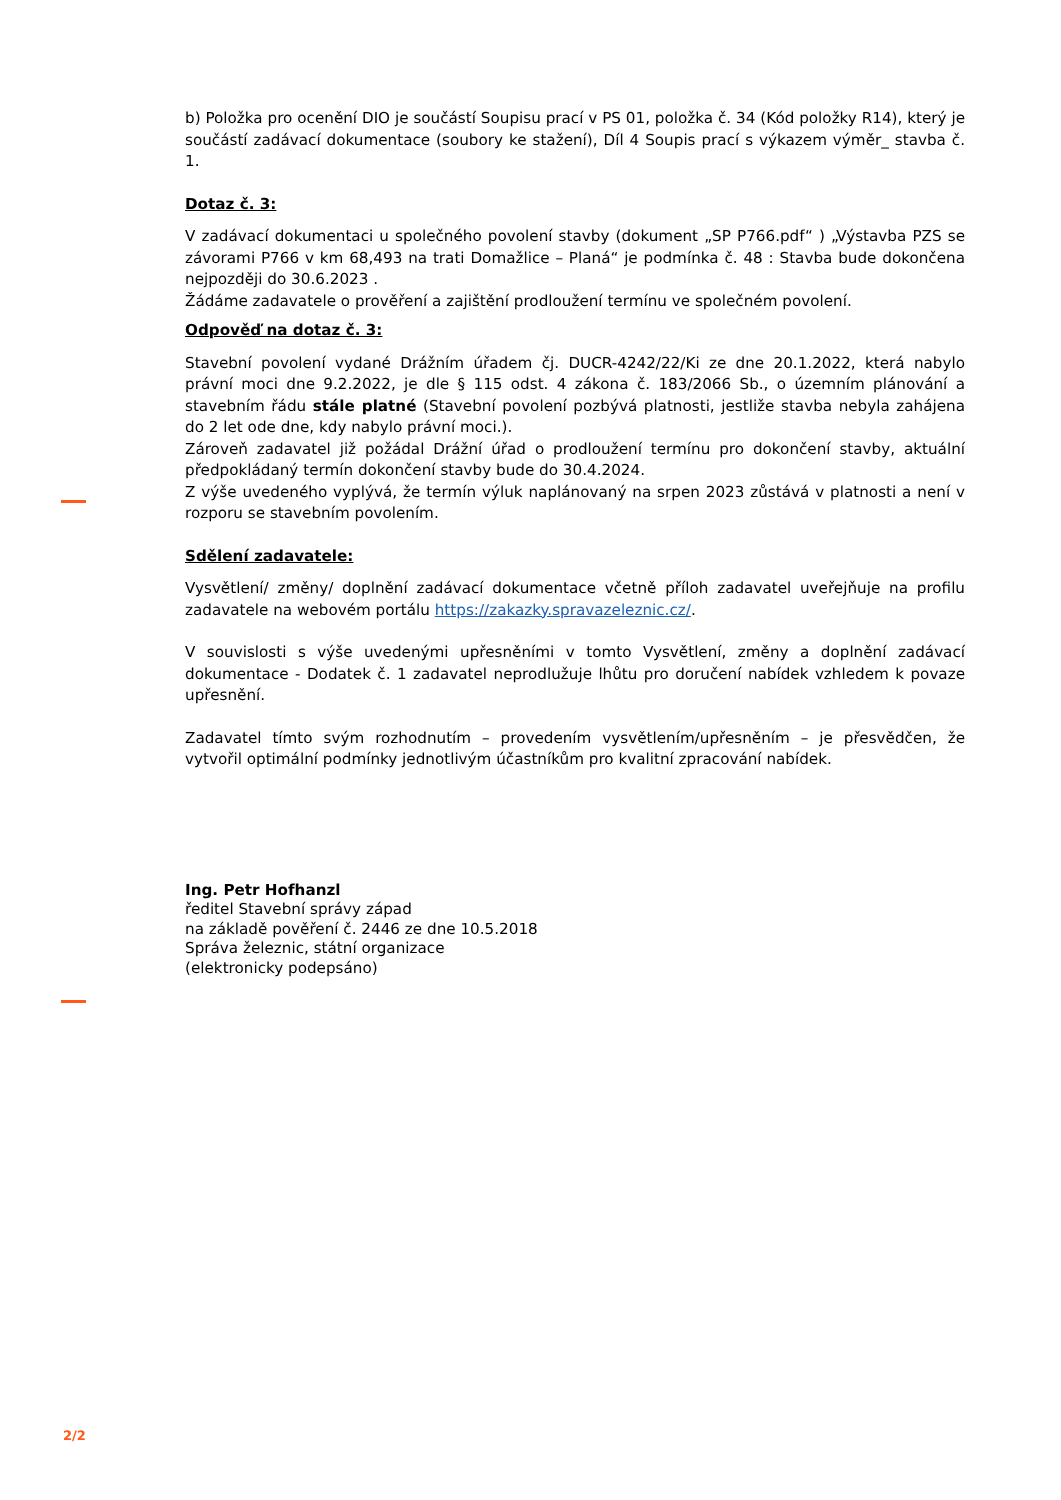b) Položka pro ocenění DIO je součástí Soupisu prací v PS 01, položka č. 34 (Kód položky R14), který je součástí zadávací dokumentace (soubory ke stažení), Díl 4 Soupis prací s výkazem výměr_ stavba č. 1.
Dotaz č. 3:
V zadávací dokumentaci u společného povolení stavby (dokument „SP P766.pdf“ ) „Výstavba PZS se závorami P766 v km 68,493 na trati Domažlice – Planá“ je podmínka č. 48 : Stavba bude dokončena nejpozději do 30.6.2023 .
Žádáme zadavatele o prověření a zajištění prodloužení termínu ve společném povolení.
Odpověď na dotaz č. 3:
Stavební povolení vydané Drážním úřadem čj. DUCR-4242/22/Ki ze dne 20.1.2022, která nabylo právní moci dne 9.2.2022, je dle § 115 odst. 4 zákona č. 183/2066 Sb., o územním plánování a stavebním řádu stále platné (Stavební povolení pozbývá platnosti, jestliže stavba nebyla zahájena do 2 let ode dne, kdy nabylo právní moci.).
Zároveň zadavatel již požádal Drážní úřad o prodloužení termínu pro dokončení stavby, aktuální předpokládaný termín dokončení stavby bude do 30.4.2024.
Z výše uvedeného vyplývá, že termín výluk naplánovaný na srpen 2023 zůstává v platnosti a není v rozporu se stavebním povolením.
Sdělení zadavatele:
Vysvětlení/ změny/ doplnění zadávací dokumentace včetně příloh zadavatel uveřejňuje na profilu zadavatele na webovém portálu https://zakazky.spravazeleznic.cz/.
V souvislosti s výše uvedenými upřesněními v tomto Vysvětlení, změny a doplnění zadávací dokumentace - Dodatek č. 1 zadavatel neprodlužuje lhůtu pro doručení nabídek vzhledem k povaze upřesnění.
Zadavatel tímto svým rozhodnutím – provedením vysvětlením/upřesněním – je přesvědčen, že vytvořil optimální podmínky jednotlivým účastníkům pro kvalitní zpracování nabídek.
Ing. Petr Hofhanzl
ředitel Stavební správy západ
na základě pověření č. 2446 ze dne 10.5.2018
Správa železnic, státní organizace
(elektronicky podepsáno)
2/2